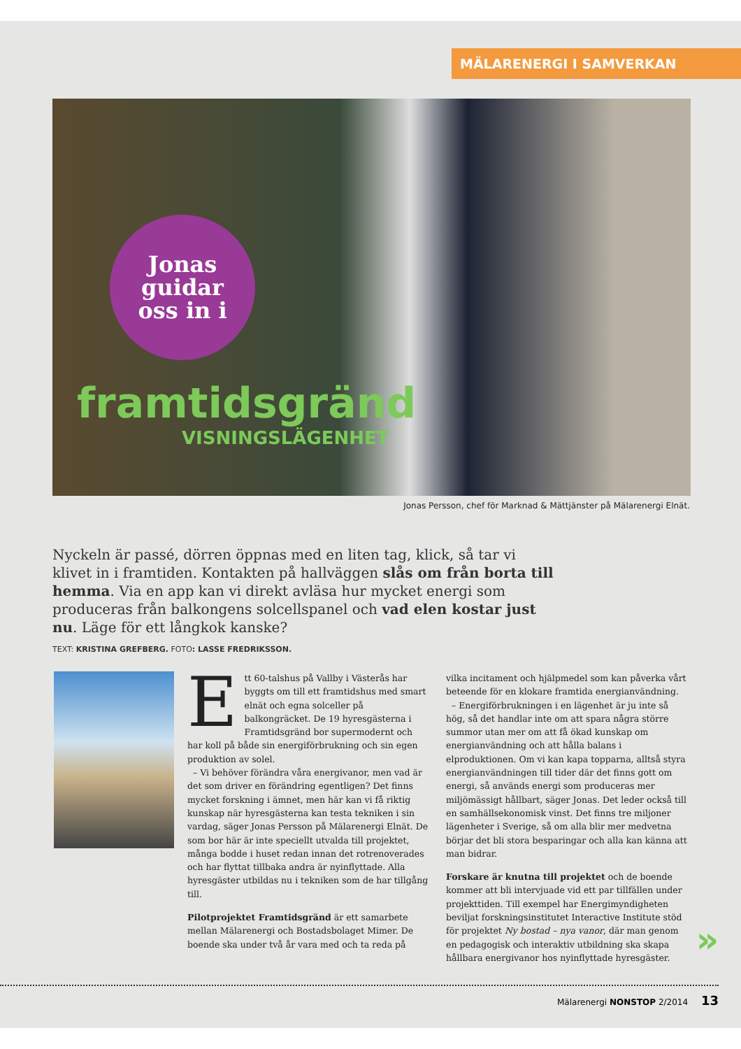MÄLARENERGI I SAMVERKAN
Jonas
guidar
oss in i
framtidsgränd
VISNINGSLÄGENHET
Jonas Persson, chef för Marknad & Mättjänster på Mälarenergi Elnät.
Nyckeln är passé, dörren öppnas med en liten tag, klick, så tar vi klivet in i framtiden. Kontakten på hallväggen slås om från borta till hemma. Via en app kan vi direkt avläsa hur mycket energi som produceras från balkongens solcellspanel och vad elen kostar just nu. Läge för ett långkok kanske?
TEXT: KRISTINA GREFBERG. FOTO: LASSE FREDRIKSSON.
Ett 60-talshus på Vallby i Västerås har byggts om till ett framtidshus med smart elnät och egna solceller på balkongräcket. De 19 hyresgästerna i Framtidsgränd bor supermodernt och har koll på både sin energiförbrukning och sin egen produktion av solel.
– Vi behöver förändra våra energivanor, men vad är det som driver en förändring egentligen? Det finns mycket forskning i ämnet, men här kan vi få riktig kunskap när hyresgästerna kan testa tekniken i sin vardag, säger Jonas Persson på Mälarenergi Elnät. De som bor här är inte speciellt utvalda till projektet, många bodde i huset redan innan det rotrenoverades och har flyttat tillbaka andra är nyinflyttade. Alla hyresgäster utbildas nu i tekniken som de har tillgång till.
Pilotprojektet Framtidsgränd är ett samarbete mellan Mälarenergi och Bostadsbolaget Mimer. De boende ska under två år vara med och ta reda på
vilka incitament och hjälpmedel som kan påverka vårt beteende för en klokare framtida energianvändning.
– Energiförbrukningen i en lägenhet är ju inte så hög, så det handlar inte om att spara några större summor utan mer om att få ökad kunskap om energianvändning och att hålla balans i elproduktionen. Om vi kan kapa topparna, alltså styra energianvändningen till tider där det finns gott om energi, så används energi som produceras mer miljömässigt hållbart, säger Jonas. Det leder också till en samhällsekonomisk vinst. Det finns tre miljoner lägenheter i Sverige, så om alla blir mer medvetna börjar det bli stora besparingar och alla kan känna att man bidrar.
Forskare är knutna till projektet och de boende kommer att bli intervjuade vid ett par tillfällen under projekttiden. Till exempel har Energimyndigheten beviljat forskningsinstitutet Interactive Institute stöd för projektet Ny bostad – nya vanor, där man genom en pedagogisk och interaktiv utbildning ska skapa hållbara energivanor hos nyinflyttade hyresgäster.
»
Mälarenergi NONSTOP 2/2014 13